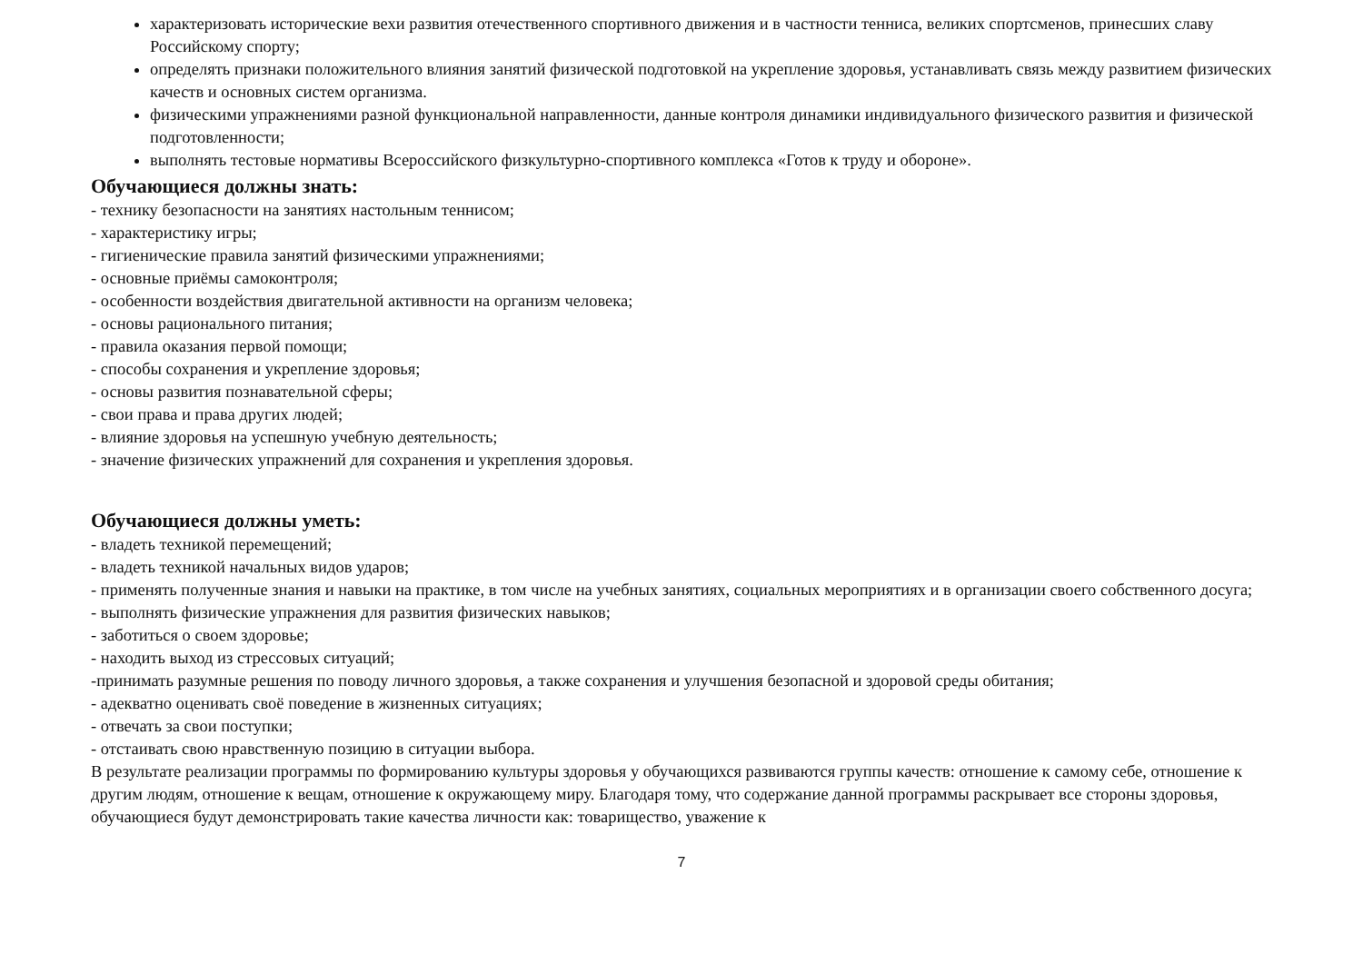характеризовать исторические вехи развития отечественного спортивного движения и в частности тенниса, великих спортсменов, принесших славу Российскому спорту;
определять признаки положительного влияния занятий физической подготовкой на укрепление здоровья, устанавливать связь между развитием физических качеств и основных систем организма.
физическими упражнениями разной функциональной направленности, данные контроля динамики индивидуального физического развития и физической подготовленности;
выполнять тестовые нормативы Всероссийского физкультурно-спортивного комплекса «Готов к труду и обороне».
Обучающиеся должны знать:
- технику безопасности на занятиях настольным теннисом;
- характеристику игры;
- гигиенические правила занятий физическими упражнениями;
- основные приёмы самоконтроля;
- особенности воздействия двигательной активности на организм человека;
- основы рационального питания;
- правила оказания первой помощи;
- способы сохранения и укрепление здоровья;
- основы развития познавательной сферы;
- свои права и права других людей;
- влияние здоровья на успешную учебную деятельность;
- значение физических упражнений для сохранения и укрепления здоровья.
Обучающиеся должны уметь:
- владеть техникой перемещений;
- владеть техникой начальных видов ударов;
- применять полученные знания и навыки на практике, в том числе на учебных занятиях, социальных мероприятиях и в организации своего собственного досуга;
- выполнять физические упражнения для развития физических навыков;
- заботиться о своем здоровье;
- находить выход из стрессовых ситуаций;
-принимать разумные решения по поводу личного здоровья, а также сохранения и улучшения безопасной и здоровой среды обитания;
- адекватно оценивать своё поведение в жизненных ситуациях;
- отвечать за свои поступки;
- отстаивать свою нравственную позицию в ситуации выбора.
В результате реализации программы по формированию культуры здоровья у обучающихся развиваются группы качеств: отношение к самому себе, отношение к другим людям, отношение к вещам, отношение к окружающему миру. Благодаря тому, что содержание данной программы раскрывает все стороны здоровья, обучающиеся будут демонстрировать такие качества личности как: товарищество, уважение к
7